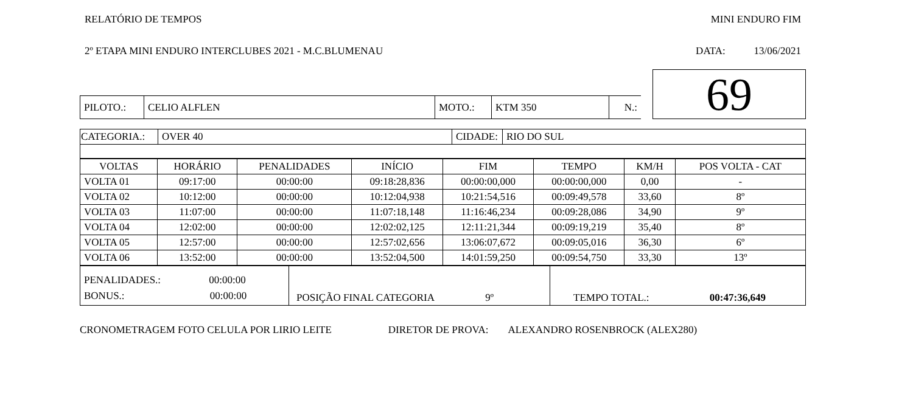RELATÓRIO DE TEMPOS MINI ENDURO FIM
2º ETAPA MINI ENDURO INTERCLUBES 2021 - M.C.BLUMENAU DATA: 13/06/2021
| | | | | | | 69 |
| PILOTO.: | CELIO ALFLEN | MOTO.: | KTM 350 | N.: | | |
| CATEGORIA.: | OVER 40 | CIDADE: | RIO DO SUL |
| VOLTAS | HORÁRIO | PENALIDADES | INÍCIO | FIM | TEMPO | KM/H | POS VOLTA - CAT |
| --- | --- | --- | --- | --- | --- | --- | --- |
| VOLTA 01 | 09:17:00 | 00:00:00 | 09:18:28,836 | 00:00:00,000 | 00:00:00,000 | 0,00 | - |
| VOLTA 02 | 10:12:00 | 00:00:00 | 10:12:04,938 | 10:21:54,516 | 00:09:49,578 | 33,60 | 8º |
| VOLTA 03 | 11:07:00 | 00:00:00 | 11:07:18,148 | 11:16:46,234 | 00:09:28,086 | 34,90 | 9º |
| VOLTA 04 | 12:02:00 | 00:00:00 | 12:02:02,125 | 12:11:21,344 | 00:09:19,219 | 35,40 | 8º |
| VOLTA 05 | 12:57:00 | 00:00:00 | 12:57:02,656 | 13:06:07,672 | 00:09:05,016 | 36,30 | 6º |
| VOLTA 06 | 13:52:00 | 00:00:00 | 13:52:04,500 | 14:01:59,250 | 00:09:54,750 | 33,30 | 13º |
| PENALIDADES.: 00:00:00 BONUS.: 00:00:00 | POSIÇÃO FINAL CATEGORIA 9º | TEMPO TOTAL.: 00:47:36,649 |
CRONOMETRAGEM FOTO CELULA POR LIRIO LEITE DIRETOR DE PROVA: ALEXANDRO ROSENBROCK (ALEX280)